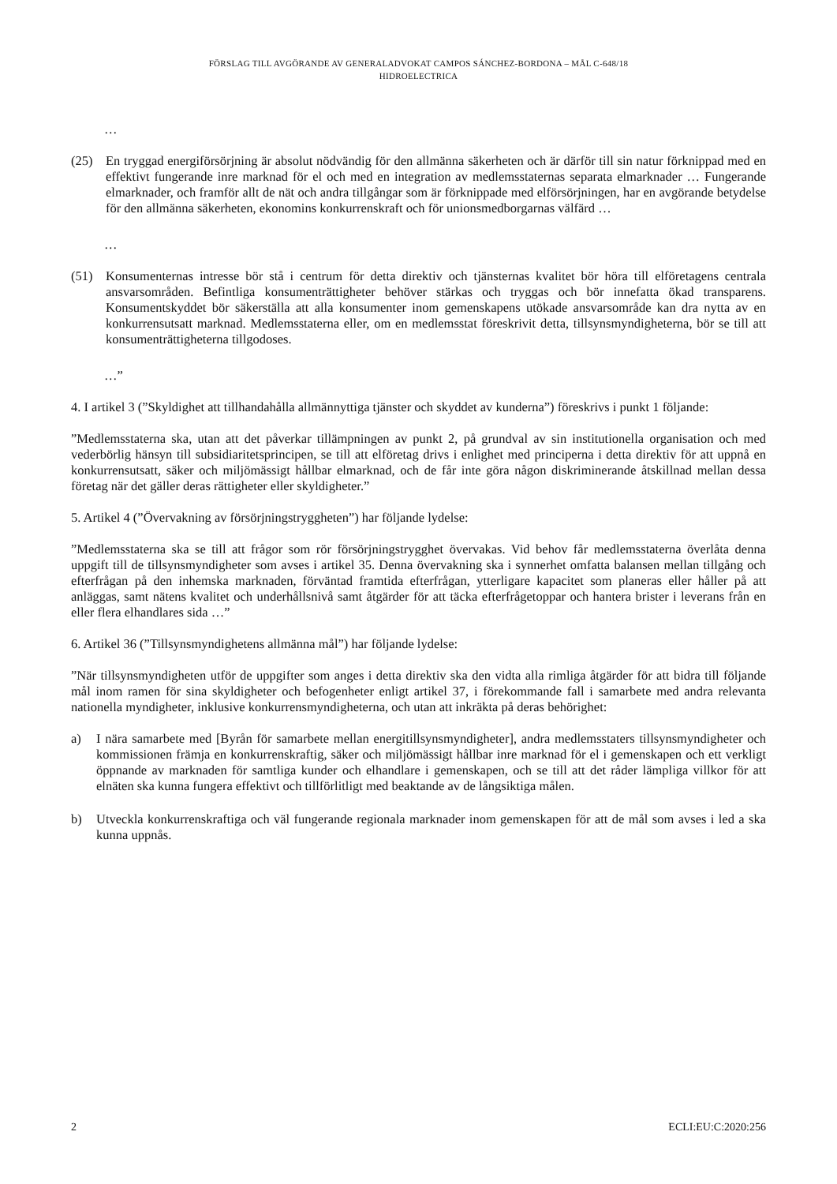FÖRSLAG TILL AVGÖRANDE AV GENERALADVOKAT CAMPOS SÁNCHEZ-BORDONA – MÅL C-648/18
HIDROELECTRICA
…
(25) En tryggad energiförsörjning är absolut nödvändig för den allmänna säkerheten och är därför till sin natur förknippad med en effektivt fungerande inre marknad för el och med en integration av medlemsstaternas separata elmarknader … Fungerande elmarknader, och framför allt de nät och andra tillgångar som är förknippade med elförsörjningen, har en avgörande betydelse för den allmänna säkerheten, ekonomins konkurrenskraft och för unionsmedborgarnas välfärd …
…
(51) Konsumenternas intresse bör stå i centrum för detta direktiv och tjänsternas kvalitet bör höra till elföretagens centrala ansvarsområden. Befintliga konsumenträttigheter behöver stärkas och tryggas och bör innefatta ökad transparens. Konsumentskyddet bör säkerställa att alla konsumenter inom gemenskapens utökade ansvarsområde kan dra nytta av en konkurrensutsatt marknad. Medlemsstaterna eller, om en medlemsstat föreskrivit detta, tillsynsmyndigheterna, bör se till att konsumenträttigheterna tillgodoses.
…”
4. I artikel 3 (”Skyldighet att tillhandahålla allmännyttiga tjänster och skyddet av kunderna”) föreskrivs i punkt 1 följande:
”Medlemsstaterna ska, utan att det påverkar tillämpningen av punkt 2, på grundval av sin institutionella organisation och med vederbörlig hänsyn till subsidiaritetsprincipen, se till att elföretag drivs i enlighet med principerna i detta direktiv för att uppnå en konkurrensutsatt, säker och miljömässigt hållbar elmarknad, och de får inte göra någon diskriminerande åtskillnad mellan dessa företag när det gäller deras rättigheter eller skyldigheter.”
5. Artikel 4 (”Övervakning av försörjningstryggheten”) har följande lydelse:
”Medlemsstaterna ska se till att frågor som rör försörjningstrygghet övervakas. Vid behov får medlemsstaterna överlåta denna uppgift till de tillsynsmyndigheter som avses i artikel 35. Denna övervakning ska i synnerhet omfatta balansen mellan tillgång och efterfrågan på den inhemska marknaden, förväntad framtida efterfrågan, ytterligare kapacitet som planeras eller håller på att anläggas, samt nätens kvalitet och underhållsnivå samt åtgärder för att täcka efterfrågetoppar och hantera brister i leverans från en eller flera elhandlares sida …”
6. Artikel 36 (”Tillsynsmyndighetens allmänna mål”) har följande lydelse:
”När tillsynsmyndigheten utför de uppgifter som anges i detta direktiv ska den vidta alla rimliga åtgärder för att bidra till följande mål inom ramen för sina skyldigheter och befogenheter enligt artikel 37, i förekommande fall i samarbete med andra relevanta nationella myndigheter, inklusive konkurrensmyndigheterna, och utan att inkräkta på deras behörighet:
a) I nära samarbete med [Byrån för samarbete mellan energitillsynsmyndigheter], andra medlemsstaters tillsynsmyndigheter och kommissionen främja en konkurrenskraftig, säker och miljömässigt hållbar inre marknad för el i gemenskapen och ett verkligt öppnande av marknaden för samtliga kunder och elhandlare i gemenskapen, och se till att det råder lämpliga villkor för att elnäten ska kunna fungera effektivt och tillförlitligt med beaktande av de långsiktiga målen.
b) Utveckla konkurrenskraftiga och väl fungerande regionala marknader inom gemenskapen för att de mål som avses i led a ska kunna uppnås.
2 ECLI:EU:C:2020:256